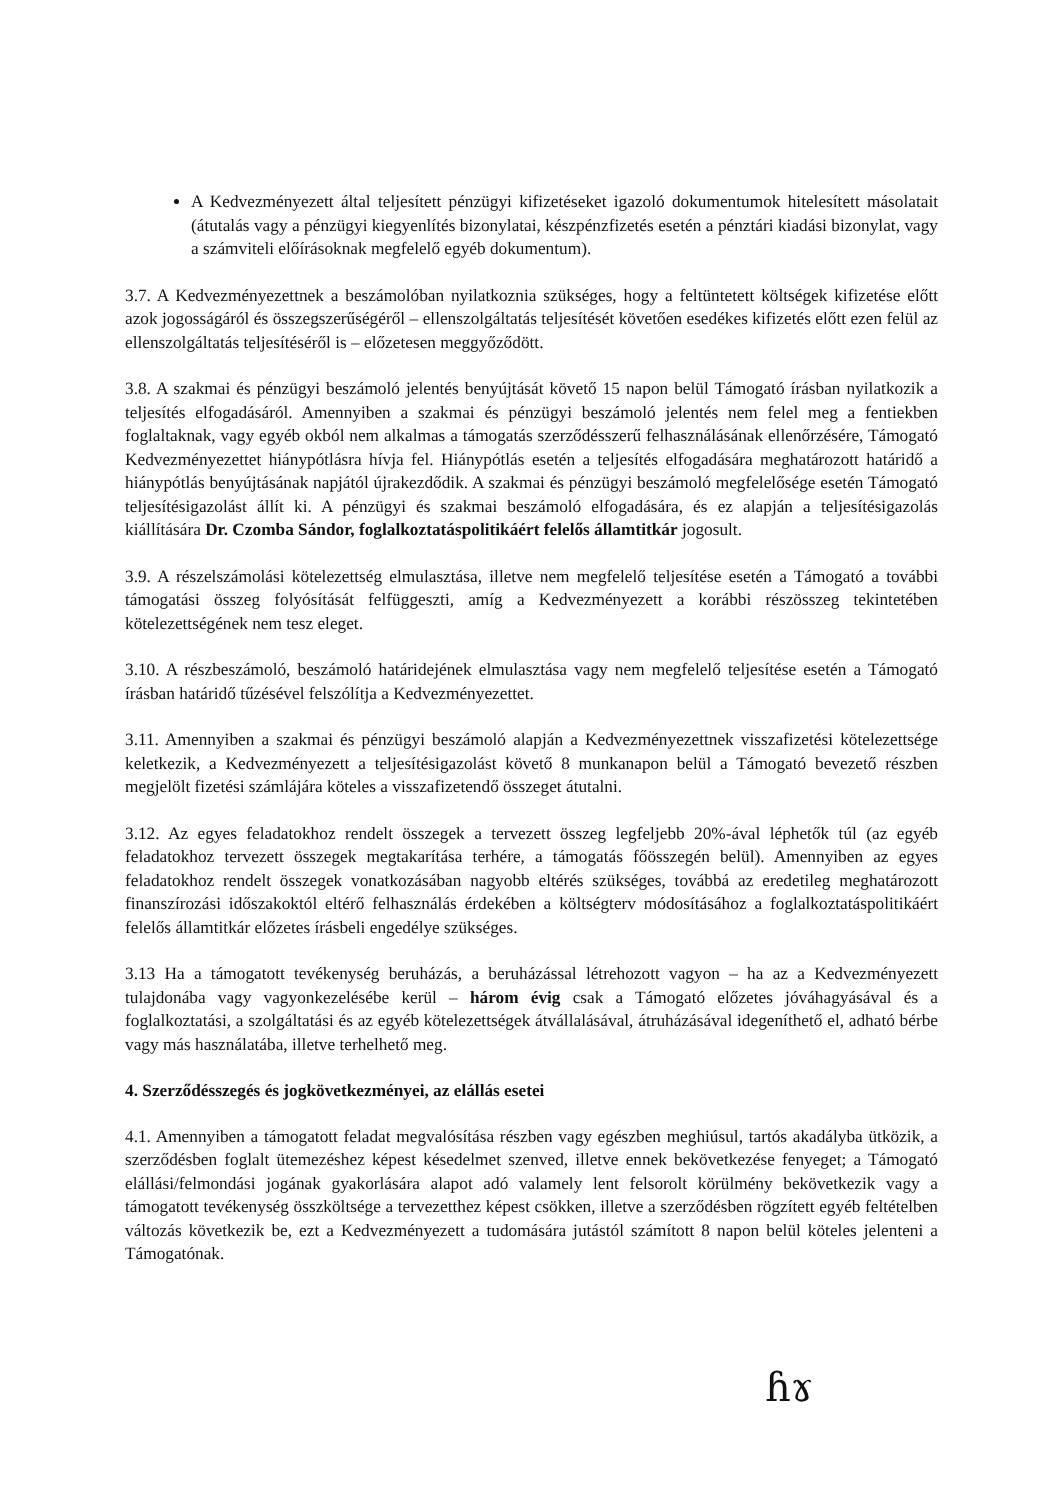A Kedvezményezett által teljesített pénzügyi kifizetéseket igazoló dokumentumok hitelesített másolatait (átutalás vagy a pénzügyi kiegyenlítés bizonylatai, készpénzfizetés esetén a pénztári kiadási bizonylat, vagy a számviteli előírásoknak megfelelő egyéb dokumentum).
3.7. A Kedvezményezettnek a beszámolóban nyilatkoznia szükséges, hogy a feltüntetett költségek kifizetése előtt azok jogosságáról és összegszerűségéről – ellenszolgáltatás teljesítését követően esedékes kifizetés előtt ezen felül az ellenszolgáltatás teljesítéséről is – előzetesen meggyőződött.
3.8. A szakmai és pénzügyi beszámoló jelentés benyújtását követő 15 napon belül Támogató írásban nyilatkozik a teljesítés elfogadásáról. Amennyiben a szakmai és pénzügyi beszámoló jelentés nem felel meg a fentiekben foglaltaknak, vagy egyéb okból nem alkalmas a támogatás szerződésszerű felhasználásának ellenőrzésére, Támogató Kedvezményezettet hiánypótlásra hívja fel. Hiánypótlás esetén a teljesítés elfogadására meghatározott határidő a hiánypótlás benyújtásának napjától újrakezdődik. A szakmai és pénzügyi beszámoló megfelelősége esetén Támogató teljesítésigazolást állít ki. A pénzügyi és szakmai beszámoló elfogadására, és ez alapján a teljesítésigazolás kiállítására Dr. Czomba Sándor, foglalkoztatáspolitikáért felelős államtitkár jogosult.
3.9. A részelszámolási kötelezettség elmulasztása, illetve nem megfelelő teljesítése esetén a Támogató a további támogatási összeg folyósítását felfüggeszti, amíg a Kedvezményezett a korábbi részösszeg tekintetében kötelezettségének nem tesz eleget.
3.10. A részbeszámoló, beszámoló határidejének elmulasztása vagy nem megfelelő teljesítése esetén a Támogató írásban határidő tűzésével felszólítja a Kedvezményezettet.
3.11. Amennyiben a szakmai és pénzügyi beszámoló alapján a Kedvezményezettnek visszafizetési kötelezettsége keletkezik, a Kedvezményezett a teljesítésigazolást követő 8 munkanapon belül a Támogató bevezető részben megjelölt fizetési számlájára köteles a visszafizetendő összeget átutalni.
3.12. Az egyes feladatokhoz rendelt összegek a tervezett összeg legfeljebb 20%-ával léphetők túl (az egyéb feladatokhoz tervezett összegek megtakarítása terhére, a támogatás főösszegén belül). Amennyiben az egyes feladatokhoz rendelt összegek vonatkozásában nagyobb eltérés szükséges, továbbá az eredetileg meghatározott finanszírozási időszakoktól eltérő felhasználás érdekében a költségterv módosításához a foglalkoztatáspolitikáért felelős államtitkár előzetes írásbeli engedélye szükséges.
3.13 Ha a támogatott tevékenység beruházás, a beruházással létrehozott vagyon – ha az a Kedvezményezett tulajdonába vagy vagyonkezelésébe kerül – három évig csak a Támogató előzetes jóváhagyásával és a foglalkoztatási, a szolgáltatási és az egyéb kötelezettségek átvállalásával, átruházásával idegeníthető el, adható bérbe vagy más használatába, illetve terhelhető meg.
4. Szerződésszegés és jogkövetkezményei, az elállás esetei
4.1. Amennyiben a támogatott feladat megvalósítása részben vagy egészben meghiúsul, tartós akadályba ütközik, a szerződésben foglalt ütemezéshez képest késedelmet szenved, illetve ennek bekövetkezése fenyeget; a Támogató elállási/felmondási jogának gyakorlására alapot adó valamely lent felsorolt körülmény bekövetkezik vagy a támogatott tevékenység összköltsége a tervezetthez képest csökken, illetve a szerződésben rögzített egyéb feltételben változás következik be, ezt a Kedvezményezett a tudomására jutástól számított 8 napon belül köteles jelenteni a Támogatónak.
ɦɤ